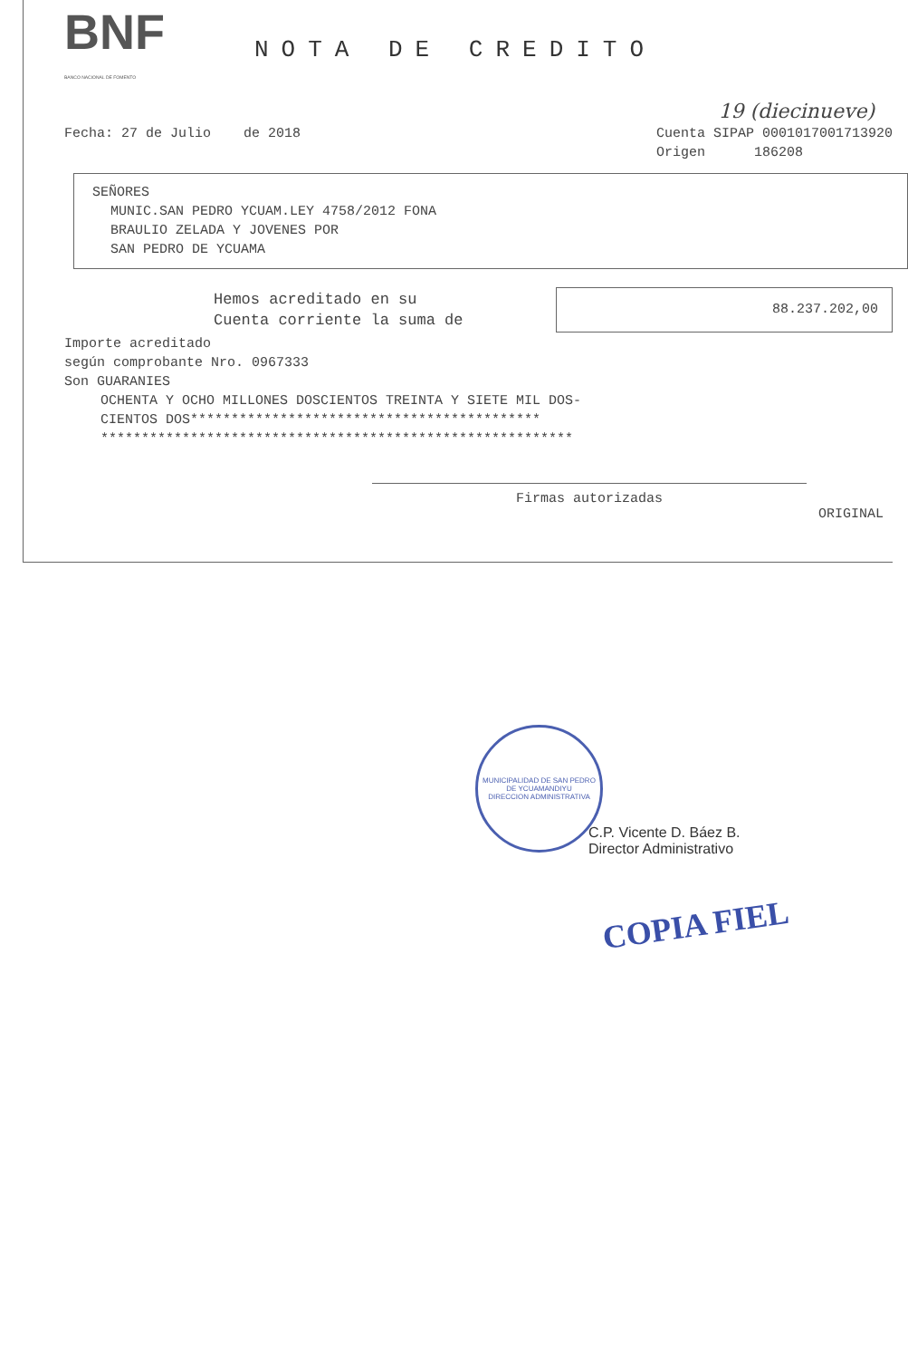BNF
BANCO NACIONAL DE FOMENTO
NOTA DE CREDITO
19 (diecinueve)
Fecha: 27 de Julio de 2018 Cuenta SIPAP 0001017001713920
Origen 186208
SEÑORES
MUNIC.SAN PEDRO YCUAM.LEY 4758/2012 FONA
BRAULIO ZELADA Y JOVENES POR
SAN PEDRO DE YCUAMA
Hemos acreditado en su
Cuenta corriente la suma de
88.237.202,00
Importe acreditado
según comprobante Nro. 0967333
Son GUARANIES
OCHENTA Y OCHO MILLONES DOSCIENTOS TREINTA Y SIETE MIL DOS-
CIENTOS DOS*******************************************
**********************************************************
Firmas autorizadas
ORIGINAL
MUNICIPALIDAD DE SAN PEDRO DE YCUAMANDIYU
DIRECCION ADMINISTRATIVA
C.P. Vicente D. Báez B.
Director Administrativo
COPIA FIEL